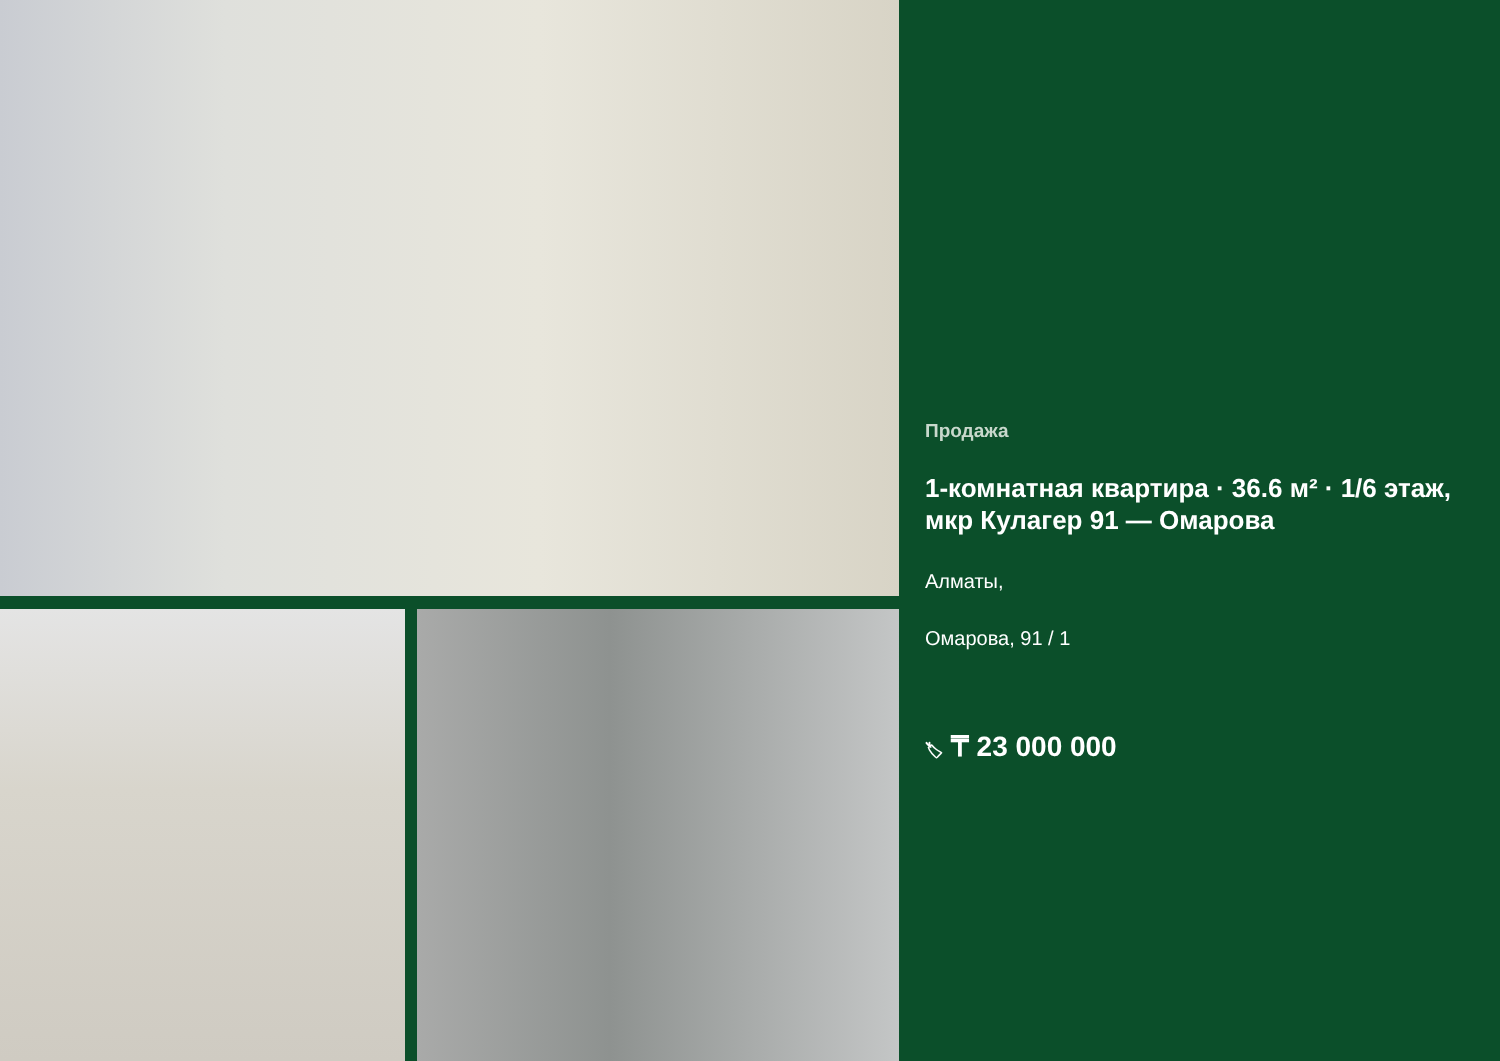Продажа
1-комнатная квартира · 36.6 м² · 1/6 этаж, мкр Кулагер 91 — Омарова
Алматы,
Омарова, 91 / 1
🏷 ₸ 23 000 000